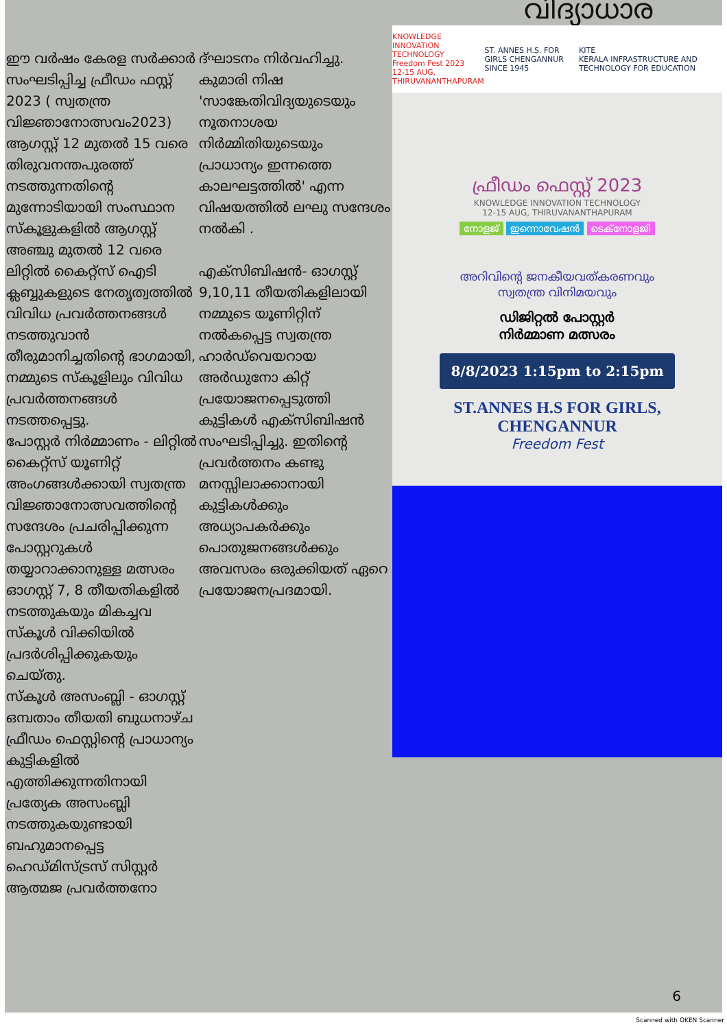വിദ്യാധാര
ഈ വർഷം കേരള സർക്കാർ സംഘടിപ്പിച്ച ഫ്രീഡം ഫസ്റ്റ് 2023 ( സ്വതന്ത്ര വിജ്ഞാനോത്സവം2023) ആഗസ്റ്റ് 12 മുതൽ 15 വരെ തിരുവനന്തപുരത്ത് നടത്തുന്നതിന്റെ മുന്നോടിയായി സംസ്ഥാന സ്കൂളുകളിൽ ആഗസ്റ്റ് അഞ്ചു മുതൽ 12 വരെ ലിറ്റിൽ കൈറ്റ്സ് ഐടി ക്ലബ്ബുകളുടെ നേതൃത്വത്തിൽ വിവിധ പ്രവർത്തനങ്ങൾ നടത്തുവാൻ തീരുമാനിച്ചതിന്റെ ഭാഗമായി, നമ്മുടെ സ്കൂളിലും വിവിധ പ്രവർത്തനങ്ങൾ നടത്തപ്പെട്ടു.
പോസ്റ്റർ നിർമ്മാണം - ലിറ്റിൽ കൈറ്റ്സ് യൂണിറ്റ് അംഗങ്ങൾക്കായി സ്വതന്ത്ര വിജ്ഞാനോത്സവത്തിന്റെ സന്ദേശം പ്രചരിപ്പിക്കുന്ന പോസ്റ്ററുകൾ തയ്യാറാക്കാനുള്ള മത്സരം ഓഗസ്റ്റ് 7, 8 തീയതികളിൽ നടത്തുകയും മികച്ചവ സ്കൂൾ വിക്കിയിൽ പ്രദർശിപ്പിക്കുകയും ചെയ്തു.
സ്കൂൾ അസംബ്ലി - ഓഗസ്റ്റ് ഒമ്പതാം തീയതി ബുധനാഴ്ച ഫ്രീഡം ഫെസ്റ്റിന്റെ പ്രാധാന്യം കുട്ടികളിൽ എത്തിക്കുന്നതിനായി പ്രത്യേക അസംബ്ലി നടത്തുകയുണ്ടായി ബഹുമാനപ്പെട്ട ഹെഡ്മിസ്ട്രസ് സിസ്റ്റർ ആത്മജ പ്രവർത്തനോ
ദ്ഘാടനം നിർവഹിച്ചു. കുമാരി നിഷ 'സാങ്കേതിവിദ്യയുടെയും നൂതനാശയ നിർമ്മിതിയുടെയും പ്രാധാന്യം ഇന്നത്തെ കാലഘട്ടത്തിൽ' എന്ന വിഷയത്തിൽ ലഘു സന്ദേശം നൽകി .
എക്സിബിഷൻ- ഓഗസ്റ്റ് 9,10,11 തീയതികളിലായി നമ്മുടെ യൂണിറ്റിന് നൽകപ്പെട്ട സ്വതന്ത്ര ഹാർഡ്‌വെയറായ അർഡുനോ കിറ്റ് പ്രയോജനപ്പെടുത്തി കുട്ടികൾ എക്സിബിഷൻ സംഘടിപ്പിച്ചു. ഇതിന്റെ പ്രവർത്തനം കണ്ടു മനസ്സിലാക്കാനായി കുട്ടികൾക്കും അധ്യാപകർക്കും പൊതുജനങ്ങൾക്കും അവസരം ഒരുക്കിയത് ഏറെ പ്രയോജനപ്രദമായി.
KNOWLEDGE INNOVATION TECHNOLOGY
Freedom Fest 2023
12-15 AUG, THIRUVANANTHAPURAM ST. ANNES H.S. FOR GIRLS CHENGANNUR
SINCE 1945 KITE
KERALA INFRASTRUCTURE AND TECHNOLOGY FOR EDUCATION
ഫ്രീഡം ഫെസ്റ്റ് 2023
KNOWLEDGE INNOVATION TECHNOLOGY
12-15 AUG, THIRUVANANTHAPURAM
നോളജ് ഇന്നൊവേഷൻ ടെക്നോളജി
അറിവിന്റെ ജനകീയവത്കരണവും
സ്വതന്ത്ര വിനിമയവും
ഡിജിറ്റൽ പോസ്റ്റർ
നിർമ്മാണ മത്സരം
8/8/2023 1:15pm to 2:15pm
ST.ANNES H.S FOR GIRLS, CHENGANNUR
Freedom Fest
6
Scanned with OKEN Scanner